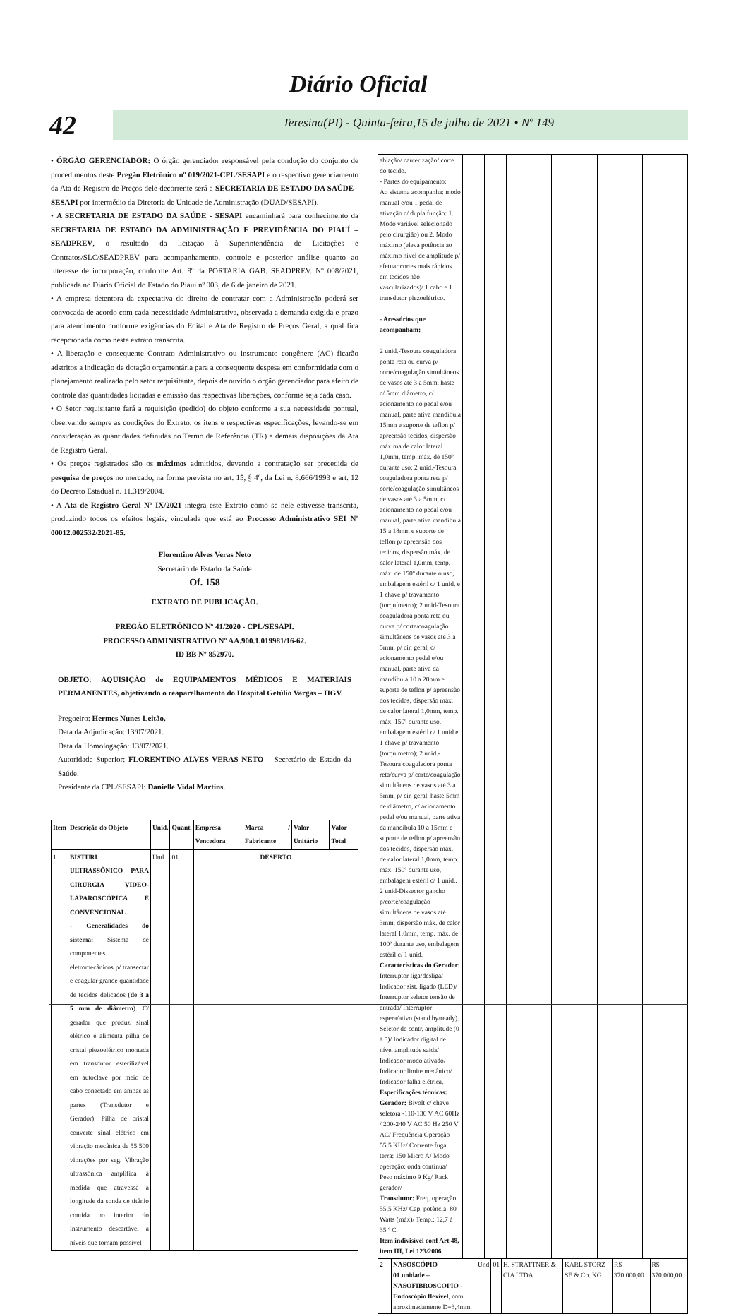Diário Oficial
42 Teresina(PI) - Quinta-feira,15 de julho de 2021 • Nº 149
• ÓRGÃO GERENCIADOR: O órgão gerenciador responsável pela condução do conjunto de procedimentos deste Pregão Eletrônico nº 019/2021-CPL/SESAPI e o respectivo gerenciamento da Ata de Registro de Preços dele decorrente será a SECRETARIA DE ESTADO DA SAÚDE - SESAPI por intermédio da Diretoria de Unidade de Administração (DUAD/SESAPI).
• A SECRETARIA DE ESTADO DA SAÚDE - SESAPI encaminhará para conhecimento da SECRETARIA DE ESTADO DA ADMINISTRAÇÃO E PREVIDÊNCIA DO PIAUÍ – SEADPREV, o resultado da licitação à Superintendência de Licitações e Contratos/SLC/SEADPREV para acompanhamento, controle e posterior análise quanto ao interesse de incorporação, conforme Art. 9º da PORTARIA GAB. SEADPREV. Nº 008/2021, publicada no Diário Oficial do Estado do Piauí nº 003, de 6 de janeiro de 2021.
• A empresa detentora da expectativa do direito de contratar com a Administração poderá ser convocada de acordo com cada necessidade Administrativa, observada a demanda exigida e prazo para atendimento conforme exigências do Edital e Ata de Registro de Preços Geral, a qual fica recepcionada como neste extrato transcrita.
• A liberação e consequente Contrato Administrativo ou instrumento congênere (AC) ficarão adstritos a indicação de dotação orçamentária para a consequente despesa em conformidade com o planejamento realizado pelo setor requisitante, depois de ouvido o órgão gerenciador para efeito de controle das quantidades licitadas e emissão das respectivas liberações, conforme seja cada caso.
• O Setor requisitante fará a requisição (pedido) do objeto conforme a sua necessidade pontual, observando sempre as condições do Extrato, os itens e respectivas especificações, levando-se em consideração as quantidades definidas no Termo de Referência (TR) e demais disposições da Ata de Registro Geral.
• Os preços registrados são os máximos admitidos, devendo a contratação ser precedida de pesquisa de preços no mercado, na forma prevista no art. 15, § 4º, da Lei n. 8.666/1993 e art. 12 do Decreto Estadual n. 11.319/2004.
• A Ata de Registro Geral Nº IX/2021 integra este Extrato como se nele estivesse transcrita, produzindo todos os efeitos legais, vinculada que está ao Processo Administrativo SEI Nº 00012.002532/2021-85.
Florentino Alves Veras Neto
Secretário de Estado da Saúde
Of. 158
EXTRATO DE PUBLICAÇÃO.
PREGÃO ELETRÔNICO Nº 41/2020 - CPL/SESAPI.
PROCESSO ADMINISTRATIVO Nº AA.900.1.019981/16-62.
ID BB Nº 852970.
OBJETO: AQUISIÇÃO de EQUIPAMENTOS MÉDICOS E MATERIAIS PERMANENTES, objetivando o reaparelhamento do Hospital Getúlio Vargas – HGV.
Pregoeiro: Hermes Nunes Leitão.
Data da Adjudicação: 13/07/2021.
Data da Homologação: 13/07/2021.
Autoridade Superior: FLORENTINO ALVES VERAS NETO – Secretário de Estado da Saúde.
Presidente da CPL/SESAPI: Danielle Vidal Martins.
| Item | Descrição do Objeto | Unid. | Quant. | Empresa Vencedora | Marca / Fabricante | Valor Unitário | Valor Total |
| --- | --- | --- | --- | --- | --- | --- | --- |
| 1 | BISTURI ULTRASSÔNICO PARA CIRURGIA VIDEO-LAPAROSCÓPICA E CONVENCIONAL - Generalidades do sistema: Sistema de componentes eletromecânicos p/ transectar e coagular grande quantidade de tecidos delicados ( de 3 a 5 mm de diâmetro ). C/ gerador que produz sinal elétrico e alimenta pilha de cristal piezoelétrico montada em transdutor esterilizável em autoclave por meio de cabo conectado em ambas as partes (Transdutor e Gerador). Pilha de cristal converte sinal elétrico em vibração mecânica de 55.500 vibrações por seg. Vibração ultrassônica amplifica à medida que atravessa a longitude da sonda de titânio contida no interior do instrumento descartável a níveis que tornam possível | Und | 01 | DESERTO | | | |
| ablação/ cauterização/ corte do tecido. - Partes do equipamento: Ao sistema acompanha: modo manual e/ou 1 pedal de ativação c/ dupla função: 1. Modo variável selecionado pelo cirurgião) ou 2. Modo máximo (eleva potência ao máximo nível de amplitude p/ efetuar cortes mais rápidos em tecidos não vascularizados)/ 1 cabo e 1 transdutor piezoelétrico. - Acessórios que acompanham: 2 unid.-Tesoura coaguladora ponta reta ou curva p/ corte/coagulação simultâneos de vasos até 3 a 5mm, haste c/ 5mm diâmetro, c/ acionamento no pedal e/ou manual, parte ativa mandíbula 15mm e suporte de teflon p/ apreensão tecidos, dispersão máxima de calor lateral 1,0mm, temp. máx. de 150º durante uso; 2 unid.-Tesoura coaguladora ponta reta p/ corte/coagulação simultâneos de vasos até 3 a 5mm, c/ acionamento no pedal e/ou manual, parte ativa mandíbula 15 a 18mm e suporte de teflon p/ apreensão dos tecidos, dispersão máx. de calor lateral 1,0mm, temp. máx. de 150º durante o uso, embalagem estéril c/ 1 unid. e 1 chave p/ travamento (torquímetro); 2 unid-Tesoura coaguladora ponta reta ou curva p/ corte/coagulação simultâneos de vasos até 3 a 5mm, p/ cir. geral, c/ acionamento pedal e/ou manual, parte ativa da mandíbula 10 a 20mm e suporte de teflon p/ apreensão dos tecidos, dispersão máx. de calor lateral 1,0mm, temp. máx. 150º durante uso, embalagem estéril c/ 1 unid e 1 chave p/ travamento (torquímetro); 2 unid.-Tesoura coaguladora ponta reta/curva p/ corte/coagulação simultâneos de vasos até 3 a 5mm, p/ cir. geral, haste 5mm de diâmetro, c/ acionamento pedal e/ou manual, parte ativa da mandíbula 10 a 15mm e suporte de teflon p/ apreensão dos tecidos, dispersão máx. de calor lateral 1,0mm, temp. máx. 150º durante uso, embalagem estéril c/ 1 unid.. 2 unid-Dissector gancho p/corte/coagulação simultâneos de vasos até 3mm, dispersão máx. de calor lateral 1,0mm, temp. máx. de 100º durante uso, embalagem estéril c/ 1 unid. Características do Gerador: Interruptor liga/desliga/ Indicador sist. ligado (LED)/ Interruptor seletor tensão de entrada/ Interruptor espera/ativo (stand by/ready). Seletor de contr. amplitude (0 à 5)/ Indicador digital de nível amplitude saída/ Indicador modo ativado/ Indicador limite mecânico/ Indicador falha elétrica. Especificações técnicas: Gerador: Bivolt c/ chave seletora -110-130 V AC 60Hz / 200-240 V AC 50 Hz 250 V AC/ Frequência Operação 55,5 KHz/ Corrente fuga terra: 150 Micro A/ Modo operação: onda contínua/ Peso máximo 9 Kg/ Rack gerador/ Transdutor: Freq. operação: 55,5 KHz/ Cap. potência: 80 Watts (máx)/ Temp.: 12,7 à 35 º C. Item indivisível conf Art 48, item III, Lei 123/2006 | | | | | | |
| 2 | NASOSCÓPIO 01 unidade – NASOFIBROSCOPIO - Endoscópio flexível , com aproximadamente D=3,4mm. | Und | 01 | H. STRATTNER & CIA LTDA | KARL STORZ SE & Co. KG | R$ 370.000,00 | R$ 370.000,00 |